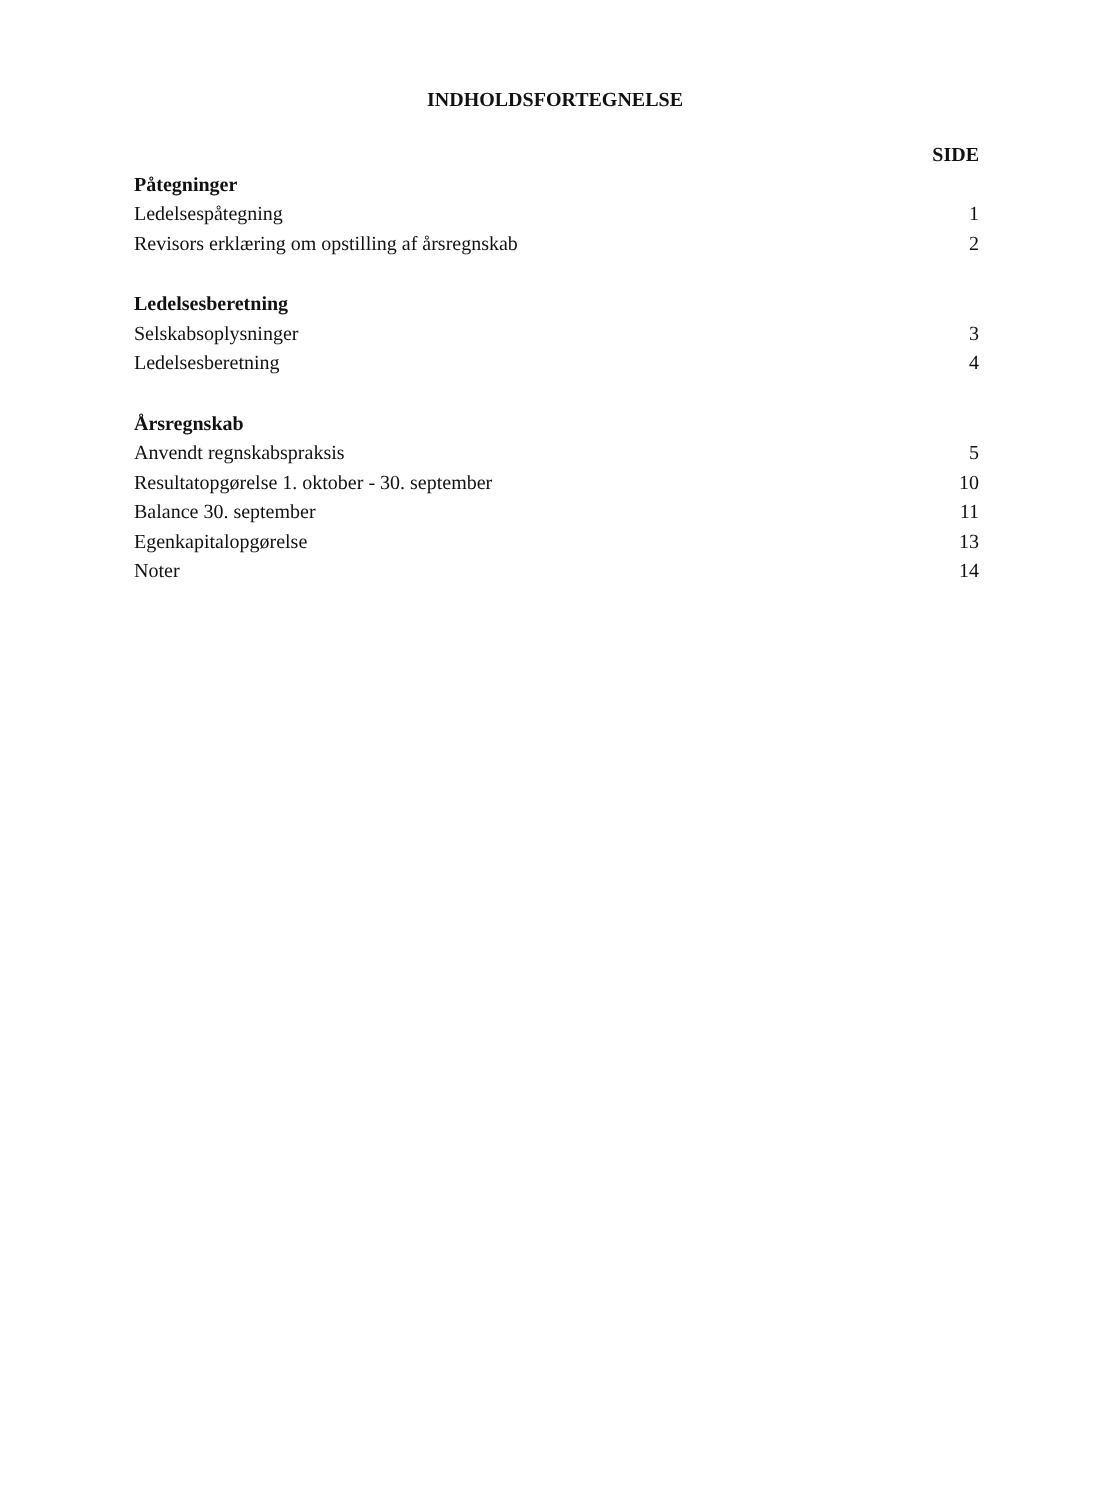INDHOLDSFORTEGNELSE
SIDE
Påtegninger
Ledelsespåtegning 1
Revisors erklæring om opstilling af årsregnskab 2
Ledelsesberetning
Selskabsoplysninger 3
Ledelsesberetning 4
Årsregnskab
Anvendt regnskabspraksis 5
Resultatopgørelse 1. oktober - 30. september 10
Balance 30. september 11
Egenkapitalopgørelse 13
Noter 14